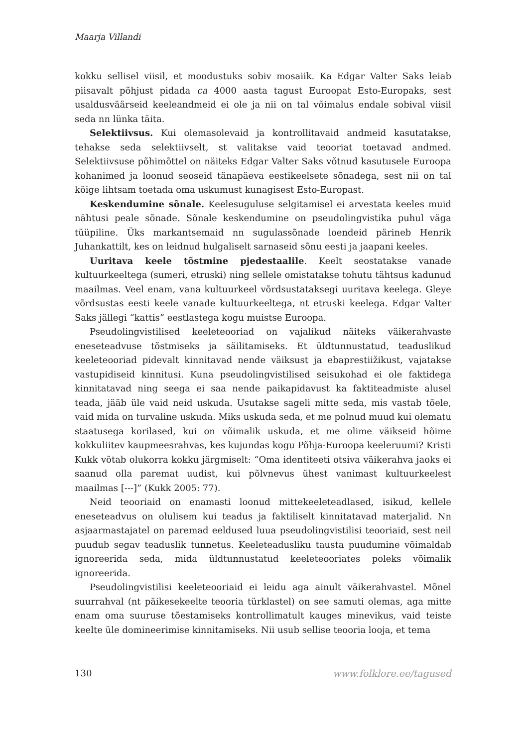Maarja Villandi
kokku sellisel viisil, et moodustuks sobiv mosaiik. Ka Edgar Valter Saks leiab piisavalt põhjust pidada ca 4000 aasta tagust Euroopat Esto-Europaks, sest usaldusväärseid keeleandmeid ei ole ja nii on tal võimalus endale sobival viisil seda nn lünka täita.
Selektiivsus. Kui olemasolevaid ja kontrollitavaid andmeid kasutatakse, tehakse seda selektiivselt, st valitakse vaid teooriat toetavad andmed. Selektiivsuse põhimõttel on näiteks Edgar Valter Saks võtnud kasutusele Euroopa kohanimed ja loonud seoseid tänapäeva eestikeelsete sõnadega, sest nii on tal kõige lihtsam toetada oma uskumust kunagisest Esto-Europast.
Keskendumine sõnale. Keelesuguluse selgitamisel ei arvestata keeles muid nähtusi peale sõnade. Sõnale keskendumine on pseudolingvistika puhul väga tüüpiline. Üks markantsemaid nn sugulassõnade loendeid pärineb Henrik Juhankattilt, kes on leidnud hulgaliselt sarnaseid sõnu eesti ja jaapani keeles.
Uuritava keele tõstmine pjedestaalile. Keelt seostatakse vanade kultuurkeeltega (sumeri, etruski) ning sellele omistatakse tohutu tähtsus kadunud maailmas. Veel enam, vana kultuurkeel võrdsustataksegi uuritava keelega. Gleye võrdsustas eesti keele vanade kultuurkeeltega, nt etruski keelega. Edgar Valter Saks jällegi “kattis” eestlastega kogu muistse Euroopa.
Pseudolingvistilised keeleteooriad on vajalikud näiteks väikerahvaste eneseteadvuse tõstmiseks ja säilitamiseks. Et üldtunnustatud, teaduslikud keeleteooriad pidevalt kinnitavad nende väiksust ja ebaprestiižikust, vajatakse vastupidiseid kinnitusi. Kuna pseudolingvistilised seisukohad ei ole faktidega kinnitatavad ning seega ei saa nende paikapidavust ka faktiteadmiste alusel teada, jääb üle vaid neid uskuda. Usutakse sageli mitte seda, mis vastab tõele, vaid mida on turvaline uskuda. Miks uskuda seda, et me polnud muud kui olematu staatusega korilased, kui on võimalik uskuda, et me olime väikseid hõime kokkuliitev kaupmeesrahvas, kes kujundas kogu Põhja-Euroopa keeleruumi? Kristi Kukk võtab olukorra kokku järgmiselt: “Oma identiteeti otsiva väikerahva jaoks ei saanud olla paremat uudist, kui põlvnevus ühest vanimast kultuurkeelest maailmas [---]” (Kukk 2005: 77).
Neid teooriaid on enamasti loonud mittekeeleteadlased, isikud, kellele eneseteadvus on olulisem kui teadus ja faktiliselt kinnitatavad materjalid. Nn asjaarmastajatel on paremad eeldused luua pseudolingvistilisi teooriaid, sest neil puudub segav teaduslik tunnetus. Keeleteadusliku tausta puudumine võimaldab ignoreerida seda, mida üldtunnustatud keeleteooriates poleks võimalik ignoreerida.
Pseudolingvistilisi keeleteooriaid ei leidu aga ainult väikerahvastel. Mõnel suurrahval (nt päikesekeelte teooria türklastel) on see samuti olemas, aga mitte enam oma suuruse tõestamiseks kontrollimatult kauges minevikus, vaid teiste keelte üle domineerimise kinnitamiseks. Nii usub sellise teooria looja, et tema
130 www.folklore.ee/tagused